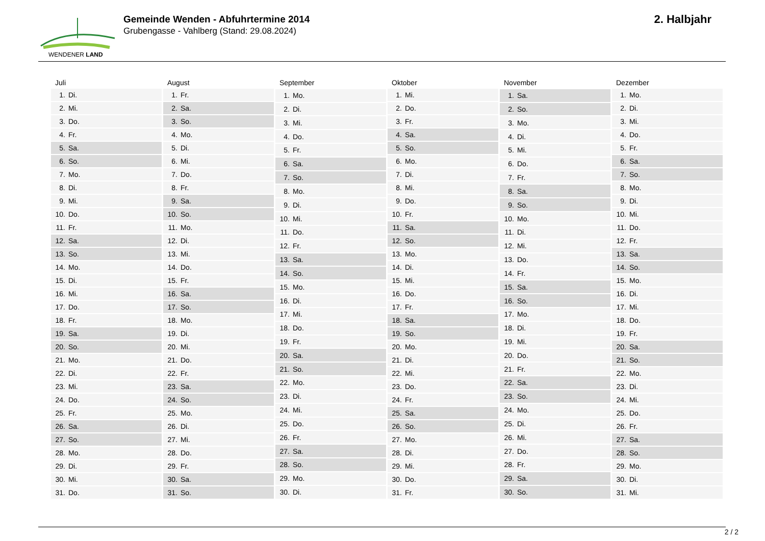WENDENER LAND
Gemeinde Wenden - Abfuhrtermine 2014
Grubengasse - Vahlberg (Stand: 29.08.2024)
2. Halbjahr
| Juli | |
| --- | --- |
| 1. | Di. |
| 2. | Mi. |
| 3. | Do. |
| 4. | Fr. |
| 5. | Sa. |
| 6. | So. |
| 7. | Mo. |
| 8. | Di. |
| 9. | Mi. |
| 10. | Do. |
| 11. | Fr. |
| 12. | Sa. |
| 13. | So. |
| 14. | Mo. |
| 15. | Di. |
| 16. | Mi. |
| 17. | Do. |
| 18. | Fr. |
| 19. | Sa. |
| 20. | So. |
| 21. | Mo. |
| 22. | Di. |
| 23. | Mi. |
| 24. | Do. |
| 25. | Fr. |
| 26. | Sa. |
| 27. | So. |
| 28. | Mo. |
| 29. | Di. |
| 30. | Mi. |
| 31. | Do. |
| August | |
| --- | --- |
| 1. | Fr. |
| 2. | Sa. |
| 3. | So. |
| 4. | Mo. |
| 5. | Di. |
| 6. | Mi. |
| 7. | Do. |
| 8. | Fr. |
| 9. | Sa. |
| 10. | So. |
| 11. | Mo. |
| 12. | Di. |
| 13. | Mi. |
| 14. | Do. |
| 15. | Fr. |
| 16. | Sa. |
| 17. | So. |
| 18. | Mo. |
| 19. | Di. |
| 20. | Mi. |
| 21. | Do. |
| 22. | Fr. |
| 23. | Sa. |
| 24. | So. |
| 25. | Mo. |
| 26. | Di. |
| 27. | Mi. |
| 28. | Do. |
| 29. | Fr. |
| 30. | Sa. |
| 31. | So. |
| September | |
| --- | --- |
| 1. | Mo. |
| 2. | Di. |
| 3. | Mi. |
| 4. | Do. |
| 5. | Fr. |
| 6. | Sa. |
| 7. | So. |
| 8. | Mo. |
| 9. | Di. |
| 10. | Mi. |
| 11. | Do. |
| 12. | Fr. |
| 13. | Sa. |
| 14. | So. |
| 15. | Mo. |
| 16. | Di. |
| 17. | Mi. |
| 18. | Do. |
| 19. | Fr. |
| 20. | Sa. |
| 21. | So. |
| 22. | Mo. |
| 23. | Di. |
| 24. | Mi. |
| 25. | Do. |
| 26. | Fr. |
| 27. | Sa. |
| 28. | So. |
| 29. | Mo. |
| 30. | Di. |
| Oktober | |
| --- | --- |
| 1. | Mi. |
| 2. | Do. |
| 3. | Fr. |
| 4. | Sa. |
| 5. | So. |
| 6. | Mo. |
| 7. | Di. |
| 8. | Mi. |
| 9. | Do. |
| 10. | Fr. |
| 11. | Sa. |
| 12. | So. |
| 13. | Mo. |
| 14. | Di. |
| 15. | Mi. |
| 16. | Do. |
| 17. | Fr. |
| 18. | Sa. |
| 19. | So. |
| 20. | Mo. |
| 21. | Di. |
| 22. | Mi. |
| 23. | Do. |
| 24. | Fr. |
| 25. | Sa. |
| 26. | So. |
| 27. | Mo. |
| 28. | Di. |
| 29. | Mi. |
| 30. | Do. |
| 31. | Fr. |
| November | |
| --- | --- |
| 1. | Sa. |
| 2. | So. |
| 3. | Mo. |
| 4. | Di. |
| 5. | Mi. |
| 6. | Do. |
| 7. | Fr. |
| 8. | Sa. |
| 9. | So. |
| 10. | Mo. |
| 11. | Di. |
| 12. | Mi. |
| 13. | Do. |
| 14. | Fr. |
| 15. | Sa. |
| 16. | So. |
| 17. | Mo. |
| 18. | Di. |
| 19. | Mi. |
| 20. | Do. |
| 21. | Fr. |
| 22. | Sa. |
| 23. | So. |
| 24. | Mo. |
| 25. | Di. |
| 26. | Mi. |
| 27. | Do. |
| 28. | Fr. |
| 29. | Sa. |
| 30. | So. |
| Dezember | |
| --- | --- |
| 1. | Mo. |
| 2. | Di. |
| 3. | Mi. |
| 4. | Do. |
| 5. | Fr. |
| 6. | Sa. |
| 7. | So. |
| 8. | Mo. |
| 9. | Di. |
| 10. | Mi. |
| 11. | Do. |
| 12. | Fr. |
| 13. | Sa. |
| 14. | So. |
| 15. | Mo. |
| 16. | Di. |
| 17. | Mi. |
| 18. | Do. |
| 19. | Fr. |
| 20. | Sa. |
| 21. | So. |
| 22. | Mo. |
| 23. | Di. |
| 24. | Mi. |
| 25. | Do. |
| 26. | Fr. |
| 27. | Sa. |
| 28. | So. |
| 29. | Mo. |
| 30. | Di. |
| 31. | Mi. |
2 / 2